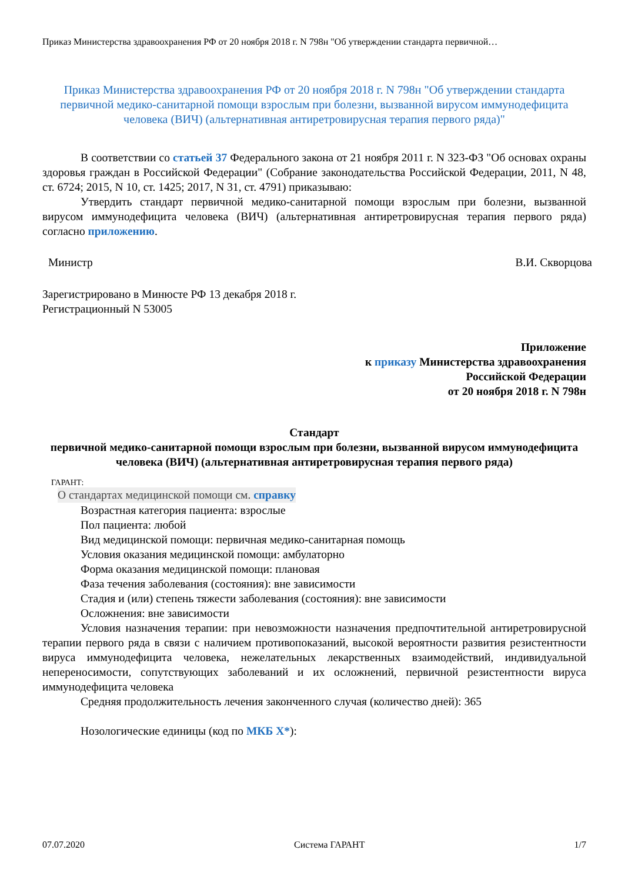Приказ Министерства здравоохранения РФ от 20 ноября 2018 г. N 798н "Об утверждении стандарта первичной…
Приказ Министерства здравоохранения РФ от 20 ноября 2018 г. N 798н "Об утверждении стандарта первичной медико-санитарной помощи взрослым при болезни, вызванной вирусом иммунодефицита человека (ВИЧ) (альтернативная антиретровирусная терапия первого ряда)"
В соответствии со статьей 37 Федерального закона от 21 ноября 2011 г. N 323-ФЗ "Об основах охраны здоровья граждан в Российской Федерации" (Собрание законодательства Российской Федерации, 2011, N 48, ст. 6724; 2015, N 10, ст. 1425; 2017, N 31, ст. 4791) приказываю:
Утвердить стандарт первичной медико-санитарной помощи взрослым при болезни, вызванной вирусом иммунодефицита человека (ВИЧ) (альтернативная антиретровирусная терапия первого ряда) согласно приложению.
Министр В.И. Скворцова
Зарегистрировано в Минюсте РФ 13 декабря 2018 г.
Регистрационный N 53005
Приложение
к приказу Министерства здравоохранения
Российской Федерации
от 20 ноября 2018 г. N 798н
Стандарт
первичной медико-санитарной помощи взрослым при болезни, вызванной вирусом иммунодефицита человека (ВИЧ) (альтернативная антиретровирусная терапия первого ряда)
ГАРАНТ:
О стандартах медицинской помощи см. справку
Возрастная категория пациента: взрослые
Пол пациента: любой
Вид медицинской помощи: первичная медико-санитарная помощь
Условия оказания медицинской помощи: амбулаторно
Форма оказания медицинской помощи: плановая
Фаза течения заболевания (состояния): вне зависимости
Стадия и (или) степень тяжести заболевания (состояния): вне зависимости
Осложнения: вне зависимости
Условия назначения терапии: при невозможности назначения предпочтительной антиретровирусной терапии первого ряда в связи с наличием противопоказаний, высокой вероятности развития резистентности вируса иммунодефицита человека, нежелательных лекарственных взаимодействий, индивидуальной непереносимости, сопутствующих заболеваний и их осложнений, первичной резистентности вируса иммунодефицита человека
Средняя продолжительность лечения законченного случая (количество дней): 365
Нозологические единицы (код по МКБ X*):
07.07.2020 Система ГАРАНТ 1/7